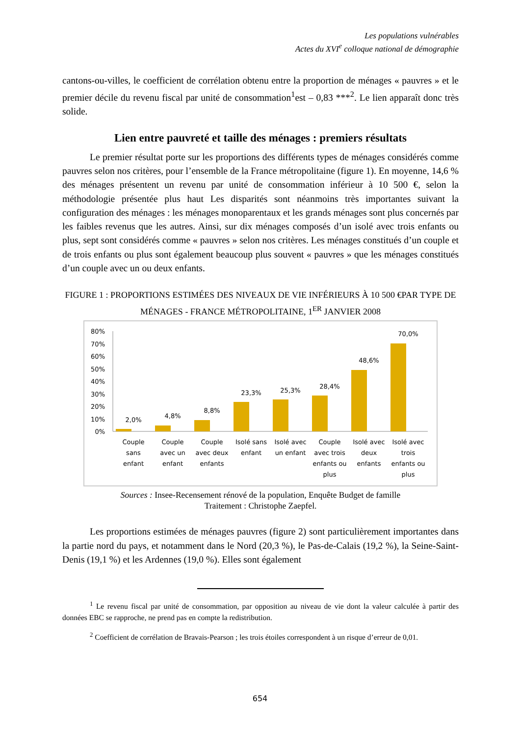Les populations vulnérables
Actes du XVI<sup>e</sup> colloque national de démographie
cantons-ou-villes, le coefficient de corrélation obtenu entre la proportion de ménages « pauvres » et le premier décile du revenu fiscal par unité de consommation<sup>1</sup>est – 0,83 ***<sup>2</sup>. Le lien apparaît donc très solide.
Lien entre pauvreté et taille des ménages : premiers résultats
Le premier résultat porte sur les proportions des différents types de ménages considérés comme pauvres selon nos critères, pour l’ensemble de la France métropolitaine (figure 1). En moyenne, 14,6 % des ménages présentent un revenu par unité de consommation inférieur à 10 500 €, selon la méthodologie présentée plus haut Les disparités sont néanmoins très importantes suivant la configuration des ménages : les ménages monoparentaux et les grands ménages sont plus concernés par les faibles revenus que les autres. Ainsi, sur dix ménages composés d’un isolé avec trois enfants ou plus, sept sont considérés comme « pauvres » selon nos critères. Les ménages constitués d’un couple et de trois enfants ou plus sont également beaucoup plus souvent « pauvres » que les ménages constitués d’un couple avec un ou deux enfants.
FIGURE 1 : PROPORTIONS ESTIMÉES DES NIVEAUX DE VIE INFÉRIEURS À 10 500 €PAR TYPE DE MÉNAGES - FRANCE MÉTROPOLITAINE, 1<sup>ER</sup> JANVIER 2008
80%
70%
60%
50%
40%
30%
20%
10%
0%
2,0%
4,8%
8,8%
23,3%
25,3%
28,4%
48,6%
70,0%
Couple
sans
enfant
Couple
avec un
enfant
Couple
avec deux
enfants
Isolé sans
enfant
Isolé avec
un enfant
Couple
avec trois
enfants ou
plus
Isolé avec
deux
enfants
Isolé avec
trois
enfants ou
plus
Sources : Insee-Recensement rénové de la population, Enquête Budget de famille
Traitement : Christophe Zaepfel.
Les proportions estimées de ménages pauvres (figure 2) sont particulièrement importantes dans la partie nord du pays, et notamment dans le Nord (20,3 %), le Pas-de-Calais (19,2 %), la Seine-Saint-Denis (19,1 %) et les Ardennes (19,0 %). Elles sont également
<sup>1</sup> Le revenu fiscal par unité de consommation, par opposition au niveau de vie dont la valeur calculée à partir des données EBC se rapproche, ne prend pas en compte la redistribution.
<sup>2</sup> Coefficient de corrélation de Bravais-Pearson ; les trois étoiles correspondent à un risque d’erreur de 0,01.
654